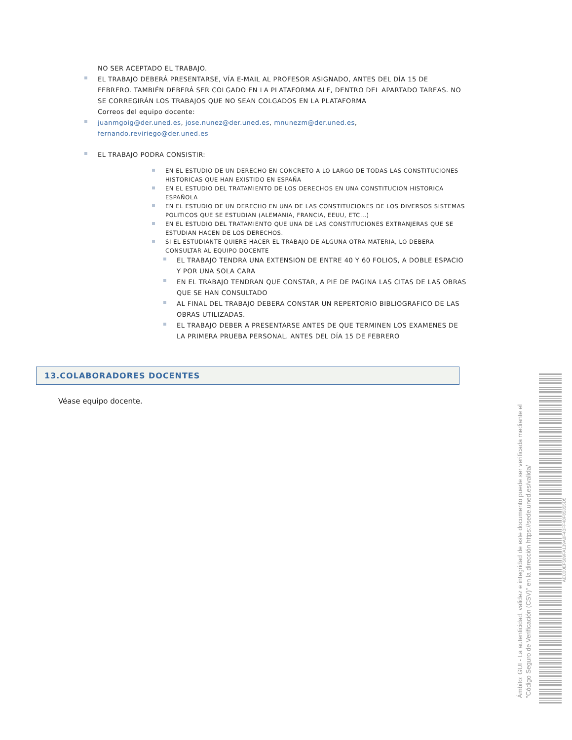NO SER ACEPTADO EL TRABAJO.
EL TRABAJO DEBERÁ PRESENTARSE, VÍA E-MAIL AL PROFESOR ASIGNADO, ANTES DEL DÍA 15 DE FEBRERO. TAMBIÉN DEBERÁ SER COLGADO EN LA PLATAFORMA ALF, DENTRO DEL APARTADO TAREAS. NO SE CORREGIRÁN LOS TRABAJOS QUE NO SEAN COLGADOS EN LA PLATAFORMA
Correos del equipo docente:
juanmgoig@der.uned.es, jose.nunez@der.uned.es, mnunezm@der.uned.es, fernando.reviriego@der.uned.es
EL TRABAJO PODRA CONSISTIR:
EN EL ESTUDIO DE UN DERECHO EN CONCRETO A LO LARGO DE TODAS LAS CONSTITUCIONES HISTORICAS QUE HAN EXISTIDO EN ESPAÑA
EN EL ESTUDIO DEL TRATAMIENTO DE LOS DERECHOS EN UNA CONSTITUCION HISTORICA ESPAÑOLA
EN EL ESTUDIO DE UN DERECHO EN UNA DE LAS CONSTITUCIONES DE LOS DIVERSOS SISTEMAS POLITICOS QUE SE ESTUDIAN (ALEMANIA, FRANCIA, EEUU, ETC...)
EN EL ESTUDIO DEL TRATAMIENTO QUE UNA DE LAS CONSTITUCIONES EXTRANJERAS QUE SE ESTUDIAN HACEN DE LOS DERECHOS.
SI EL ESTUDIANTE QUIERE HACER EL TRABAJO DE ALGUNA OTRA MATERIA, LO DEBERA CONSULTAR AL EQUIPO DOCENTE
EL TRABAJO TENDRA UNA EXTENSION DE ENTRE 40 Y 60 FOLIOS, A DOBLE ESPACIO Y POR UNA SOLA CARA
EN EL TRABAJO TENDRAN QUE CONSTAR, A PIE DE PAGINA LAS CITAS DE LAS OBRAS QUE SE HAN CONSULTADO
AL FINAL DEL TRABAJO DEBERA CONSTAR UN REPERTORIO BIBLIOGRAFICO DE LAS OBRAS UTILIZADAS.
EL TRABAJO DEBER A PRESENTARSE ANTES DE QUE TERMINEN LOS EXAMENES DE LA PRIMERA PRUEBA PERSONAL. ANTES DEL DÍA 15 DE FEBRERO
13.COLABORADORES DOCENTES
Véase equipo docente.
Ámbito: GUI - La autenticidad, validez e integridad de este documento puede ser verificada mediante el "Código Seguro de Verificación (CSV)" en la dirección https://sede.uned.es/valida/
AEC30EF589FA139A0F4BFF48F85355D5